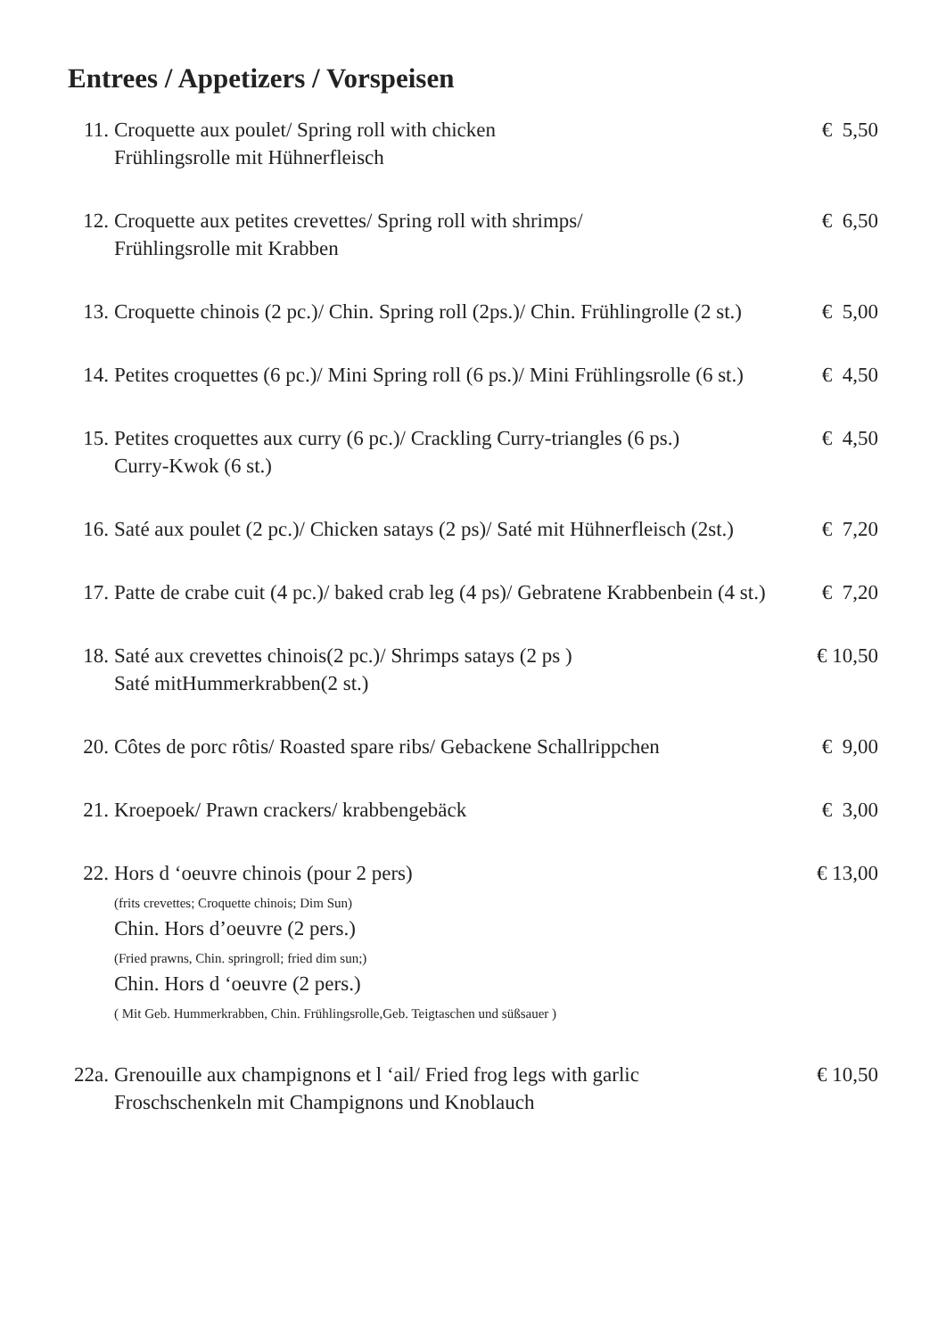Entrees / Appetizers / Vorspeisen
11. Croquette aux poulet/ Spring roll with chicken
Frühlingsrolle mit Hühnerfleisch
€ 5,50
12. Croquette aux petites crevettes/ Spring roll with shrimps/
Frühlingsrolle mit Krabben
€ 6,50
13. Croquette chinois (2 pc.)/ Chin. Spring roll (2ps.)/ Chin. Frühlingrolle (2 st.)
€ 5,00
14. Petites croquettes (6 pc.)/ Mini Spring roll (6 ps.)/ Mini Frühlingsrolle (6 st.)
€ 4,50
15. Petites croquettes aux curry (6 pc.)/ Crackling Curry-triangles (6 ps.)
Curry-Kwok (6 st.)
€ 4,50
16. Saté aux poulet (2 pc.)/ Chicken satays (2 ps)/ Saté mit Hühnerfleisch (2st.)
€ 7,20
17. Patte de crabe cuit (4 pc.)/ baked crab leg (4 ps)/ Gebratene Krabbenbein (4 st.)
€ 7,20
18. Saté aux crevettes chinois(2 pc.)/ Shrimps satays (2 ps )
Saté mitHummerkrabben(2 st.)
€ 10,50
20. Côtes de porc rôtis/ Roasted spare ribs/ Gebackene Schallrippchen
€ 9,00
21. Kroepoek/ Prawn crackers/ krabbengebäck
€ 3,00
22. Hors d ‘oeuvre chinois (pour 2 pers)
(frits crevettes; Croquette chinois; Dim Sun)
Chin. Hors d’oeuvre (2 pers.)
(Fried prawns, Chin. springroll; fried dim sun;)
Chin. Hors d ‘oeuvre (2 pers.)
( Mit Geb. Hummerkrabben, Chin. Frühlingsrolle,Geb. Teigtaschen und süßsauer )
€ 13,00
22a.
Grenouille aux champignons et l ‘ail/ Fried frog legs with garlic
Froschschenkeln mit Champignons und Knoblauch
€ 10,50